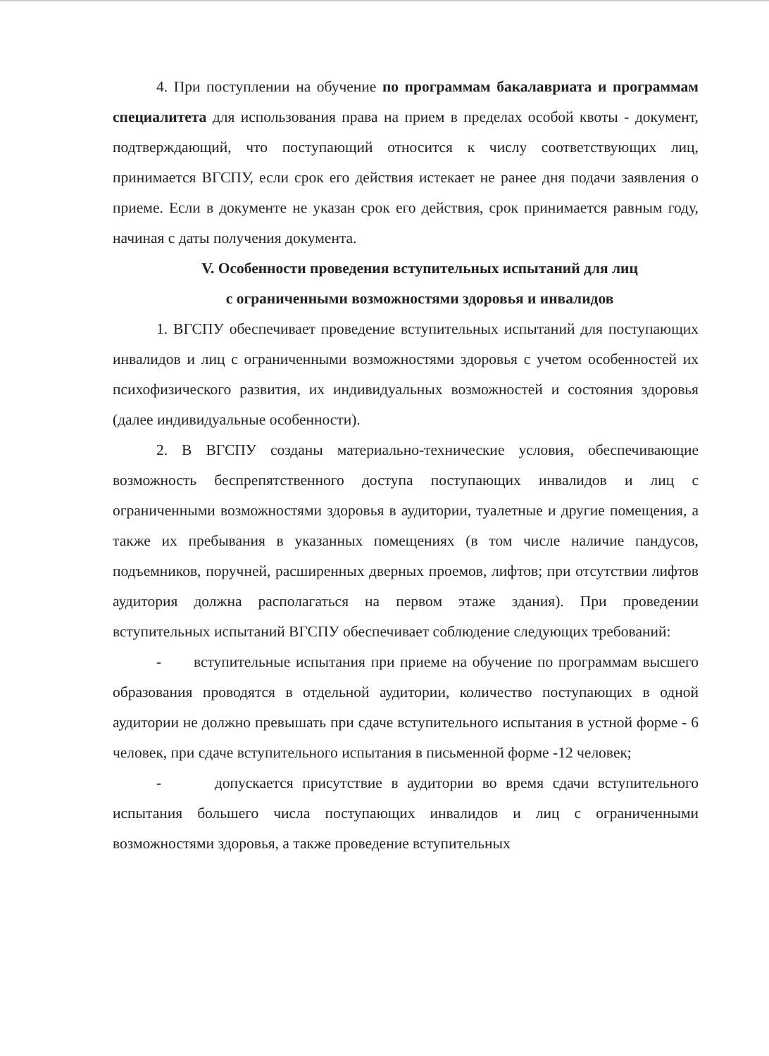4. При поступлении на обучение по программам бакалавриата и программам специалитета для использования права на прием в пределах особой квоты - документ, подтверждающий, что поступающий относится к числу соответствующих лиц, принимается ВГСПУ, если срок его действия истекает не ранее дня подачи заявления о приеме. Если в документе не указан срок его действия, срок принимается равным году, начиная с даты получения документа.
V. Особенности проведения вступительных испытаний для лиц
с ограниченными возможностями здоровья и инвалидов
1. ВГСПУ обеспечивает проведение вступительных испытаний для поступающих инвалидов и лиц с ограниченными возможностями здоровья с учетом особенностей их психофизического развития, их индивидуальных возможностей и состояния здоровья (далее индивидуальные особенности).
2. В ВГСПУ созданы материально-технические условия, обеспечивающие возможность беспрепятственного доступа поступающих инвалидов и лиц с ограниченными возможностями здоровья в аудитории, туалетные и другие помещения, а также их пребывания в указанных помещениях (в том числе наличие пандусов, подъемников, поручней, расширенных дверных проемов, лифтов; при отсутствии лифтов аудитория должна располагаться на первом этаже здания). При проведении вступительных испытаний ВГСПУ обеспечивает соблюдение следующих требований:
- вступительные испытания при приеме на обучение по программам высшего образования проводятся в отдельной аудитории, количество поступающих в одной аудитории не должно превышать при сдаче вступительного испытания в устной форме - 6 человек, при сдаче вступительного испытания в письменной форме -12 человек;
- допускается присутствие в аудитории во время сдачи вступительного испытания большего числа поступающих инвалидов и лиц с ограниченными возможностями здоровья, а также проведение вступительных